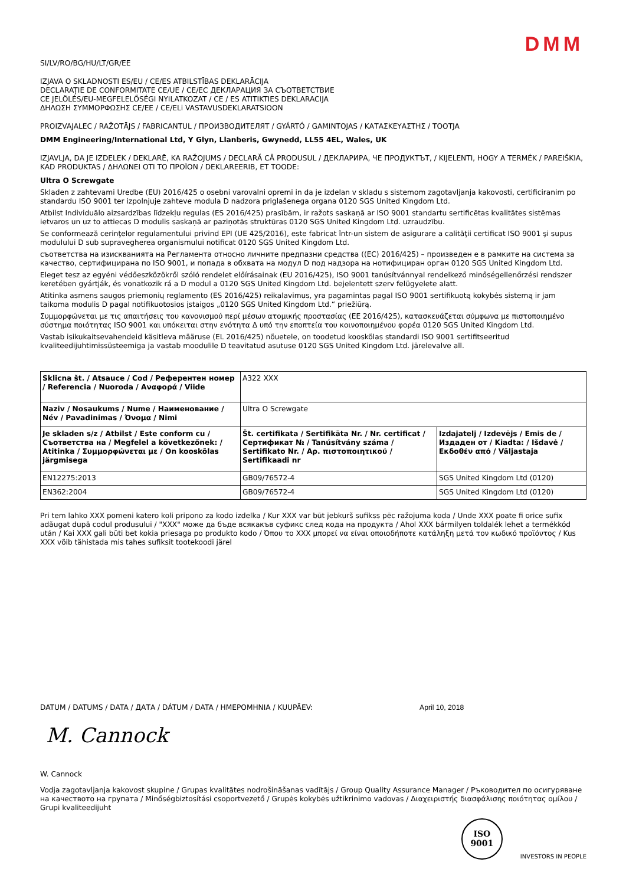DMM
SI/LV/RO/BG/HU/LT/GR/EE
IZJAVA O SKLADNOSTI ES/EU / CE/ES ATBILSTĪBAS DEKLARĀCIJA
DECLARAȚIE DE CONFORMITATE CE/UE / CE/ЕС ДЕКЛАРАЦИЯ ЗА СЪОТВЕТСТВИЕ
CE JELÖLÉS/EU-MEGFELELŐSÉGI NYILATKOZAT / CE / ES ATITIKTIES DEKLARACIJA
ΔΗΛΩΣΗ ΣΥΜΜΟΡΦΩΣΗΣ CE/EE / CE/ELi VASTAVUSDEKLARATSIOON
PROIZVAJALEC / RAŽOTĀJS / FABRICANTUL / ПРОИЗВОДИТЕЛЯТ / GYÁRTÓ / GAMINTOJAS / ΚΑΤΑΣΚΕΥΑΣΤΗΣ / TOOTJA
DMM Engineering/International Ltd, Y Glyn, Llanberis, Gwynedd, LL55 4EL, Wales, UK
IZJAVLJA, DA JE IZDELEK / DEKLARĒ, KA RAŽOJUMS / DECLARĂ CĂ PRODUSUL / ДЕКЛАРИРА, ЧЕ ПРОДУКТЪТ, / KIJELENTI, HOGY A TERMÉK / PAREIŠKIA, KAD PRODUKTAS / ΔΗΛΩΝΕΙ ΟΤΙ ΤΟ ΠΡΟΪΟΝ / DEKLAREERIB, ET TOODE:
Ultra O Screwgate
Skladen z zahtevami Uredbe (EU) 2016/425 o osebni varovalni opremi in da je izdelan v skladu s sistemom zagotavljanja kakovosti, certificiranim po standardu ISO 9001 ter izpolnjuje zahteve modula D nadzora priglašenega organa 0120 SGS United Kingdom Ltd.
Atbilst Individuālo aizsardzības līdzekļu regulas (ES 2016/425) prasībām, ir ražots saskaņā ar ISO 9001 standartu sertificētas kvalitātes sistēmas ietvaros un uz to attiecas D modulis saskaņā ar paziņotās struktūras 0120 SGS United Kingdom Ltd. uzraudzību.
Se conformează cerinţelor regulamentului privind EPI (UE 425/2016), este fabricat într-un sistem de asigurare a calităţii certificat ISO 9001 şi supus modulului D sub supravegherea organismului notificat 0120 SGS United Kingdom Ltd.
съответства на изискванията на Регламента относно личните предпазни средства ((ЕС) 2016/425) – произведен е в рамките на система за качество, сертифицирана по ISO 9001, и попада в обхвата на модул D под надзора на нотифициран орган 0120 SGS United Kingdom Ltd.
Eleget tesz az egyéni védőeszközökről szóló rendelet előírásainak (EU 2016/425), ISO 9001 tanúsítvánnyal rendelkező minőségellenőrzési rendszer keretében gyártják, és vonatkozik rá a D modul a 0120 SGS United Kingdom Ltd. bejelentett szerv felügyelete alatt.
Atitinka asmens saugos priemonių reglamento (ES 2016/425) reikalavimus, yra pagamintas pagal ISO 9001 sertifikuotą kokybės sistemą ir jam taikoma modulis D pagal notifikuotosios įstaigos „0120 SGS United Kingdom Ltd.“ priežiūrą.
Συμμορφώνεται με τις απαιτήσεις του κανονισμού περί μέσων ατομικής προστασίας (ΕΕ 2016/425), κατασκευάζεται σύμφωνα με πιστοποιημένο σύστημα ποιότητας ISO 9001 και υπόκειται στην ενότητα Δ υπό την εποπτεία του κοινοποιημένου φορέα 0120 SGS United Kingdom Ltd.
Vastab isikukaitsevahendeid käsitleva määruse (EL 2016/425) nõuetele, on toodetud kooskõlas standardi ISO 9001 sertifitseeritud kvaliteedijuhtimissüsteemiga ja vastab moodulile D teavitatud asutuse 0120 SGS United Kingdom Ltd. järelevalve all.
| Sklicna št. / Atsauce / Cod / Референтен номер / Referencia / Nuoroda / Αναφορά / Viide | A322 XXX | |
| Naziv / Nosaukums / Nume / Наименование / Név / Pavadinimas / Όνομα / Nimi | Ultra O Screwgate | |
| Je skladen s/z / Atbilst / Este conform cu / Съответства на / Megfelel a következőnek: / Atitinka / Συμμορφώνεται με / On kooskõlas järgmisega | Št. certifikata / Sertifikāta Nr. / Nr. certificat / Сертификат № / Tanúsítvány száma / Sertifikato Nr. / Αρ. πιστοποιητικού / Sertifikaadi nr | Izdajatelj / Izdevējs / Emis de / Издаден от / Kiadta: / Išdavė / Εκδοθέν από / Väljastaja |
| EN12275:2013 | GB09/76572-4 | SGS United Kingdom Ltd (0120) |
| EN362:2004 | GB09/76572-4 | SGS United Kingdom Ltd (0120) |
Pri tem lahko XXX pomeni katero koli pripono za kodo izdelka / Kur XXX var būt jebkurš sufikss pēc ražojuma koda / Unde XXX poate fi orice sufix adăugat după codul produsului / "XXX" може да бъде всякакъв суфикс след кода на продукта / Ahol XXX bármilyen toldalék lehet a termékkód után / Kai XXX gali būti bet kokia priesaga po produkto kodo / Όπου το XXX μπορεί να είναι οποιοδήποτε κατάληξη μετά τον κωδικό προϊόντος / Kus XXX võib tähistada mis tahes sufiksit tootekoodi järel
DATUM / DATUMS / DATA / ДАТА / DÁTUM / DATA / ΗΜΕΡΟΜΗΝΙΑ / KUUPÄEV: April 10, 2018
M. Cannock
W. Cannock
Vodja zagotavljanja kakovost skupine / Grupas kvalitātes nodrošināšanas vadītājs / Group Quality Assurance Manager / Ръководител по осигуряване на качеството на групата / Minőségbiztosítási csoportvezető / Grupės kokybės užtikrinimo vadovas / Διαχειριστής διασφάλισης ποιότητας ομίλου / Grupi kvaliteedijuht
ISO
9001
INVESTORS IN PEOPLE